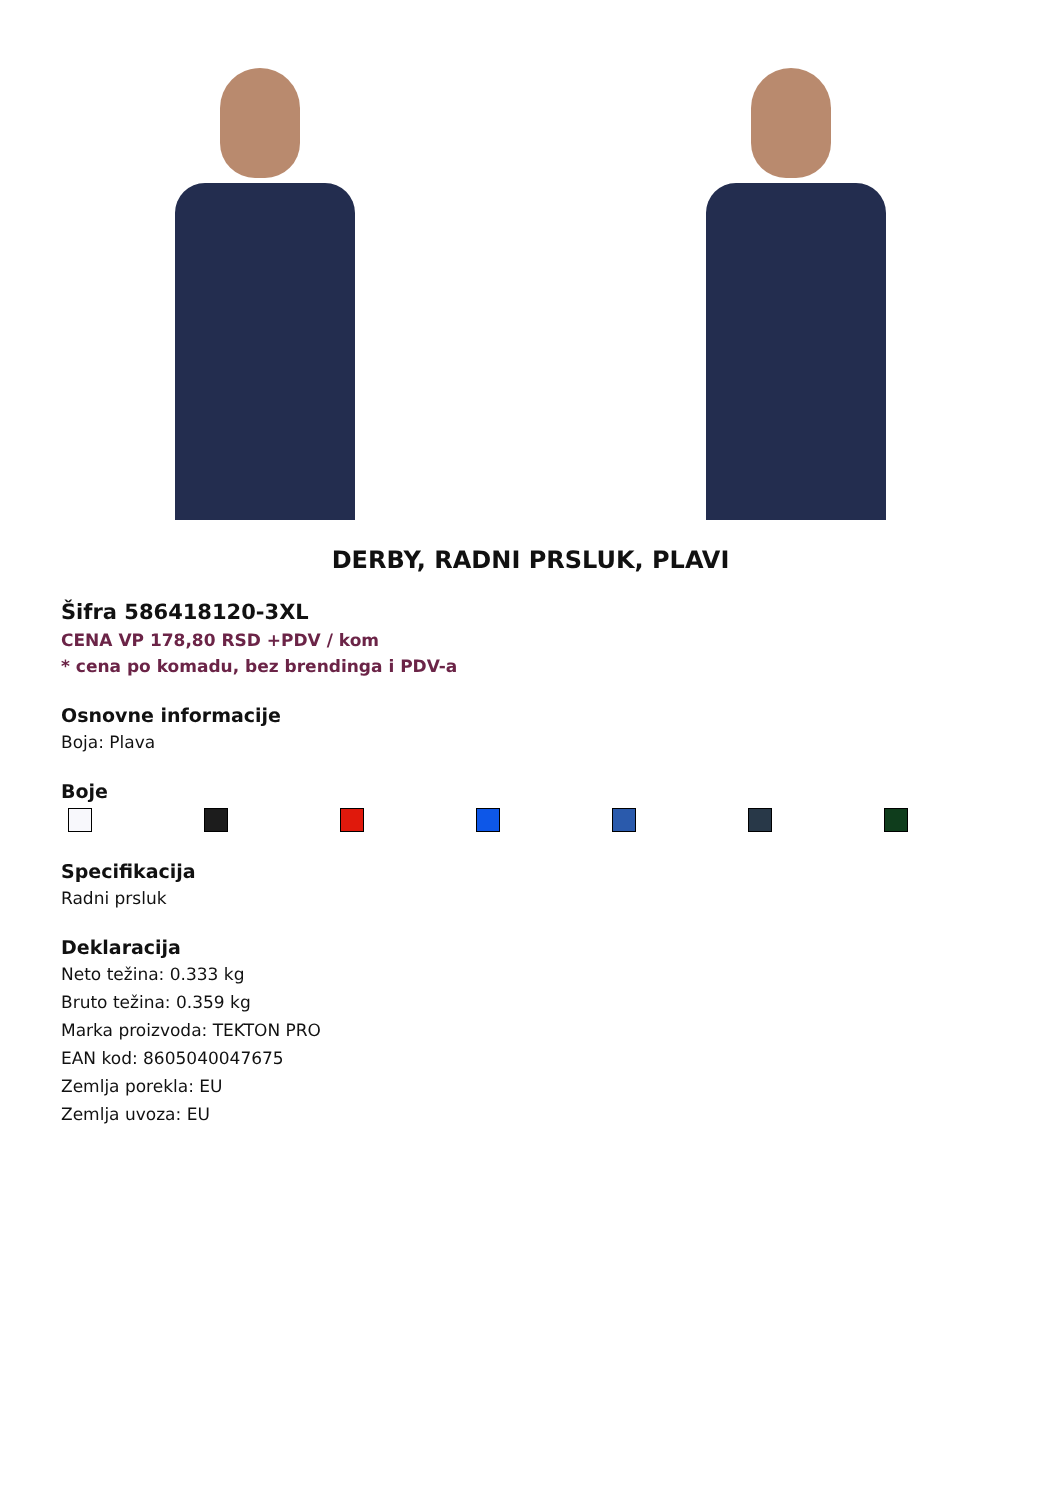DERBY, RADNI PRSLUK, PLAVI
Šifra 586418120-3XL
CENA VP 178,80 RSD +PDV / kom
* cena po komadu, bez brendinga i PDV-a
Osnovne informacije
Boja: Plava
Boje
Specifikacija
Radni prsluk
Deklaracija
Neto težina: 0.333 kg
Bruto težina: 0.359 kg
Marka proizvoda: TEKTON PRO
EAN kod: 8605040047675
Zemlja porekla: EU
Zemlja uvoza: EU